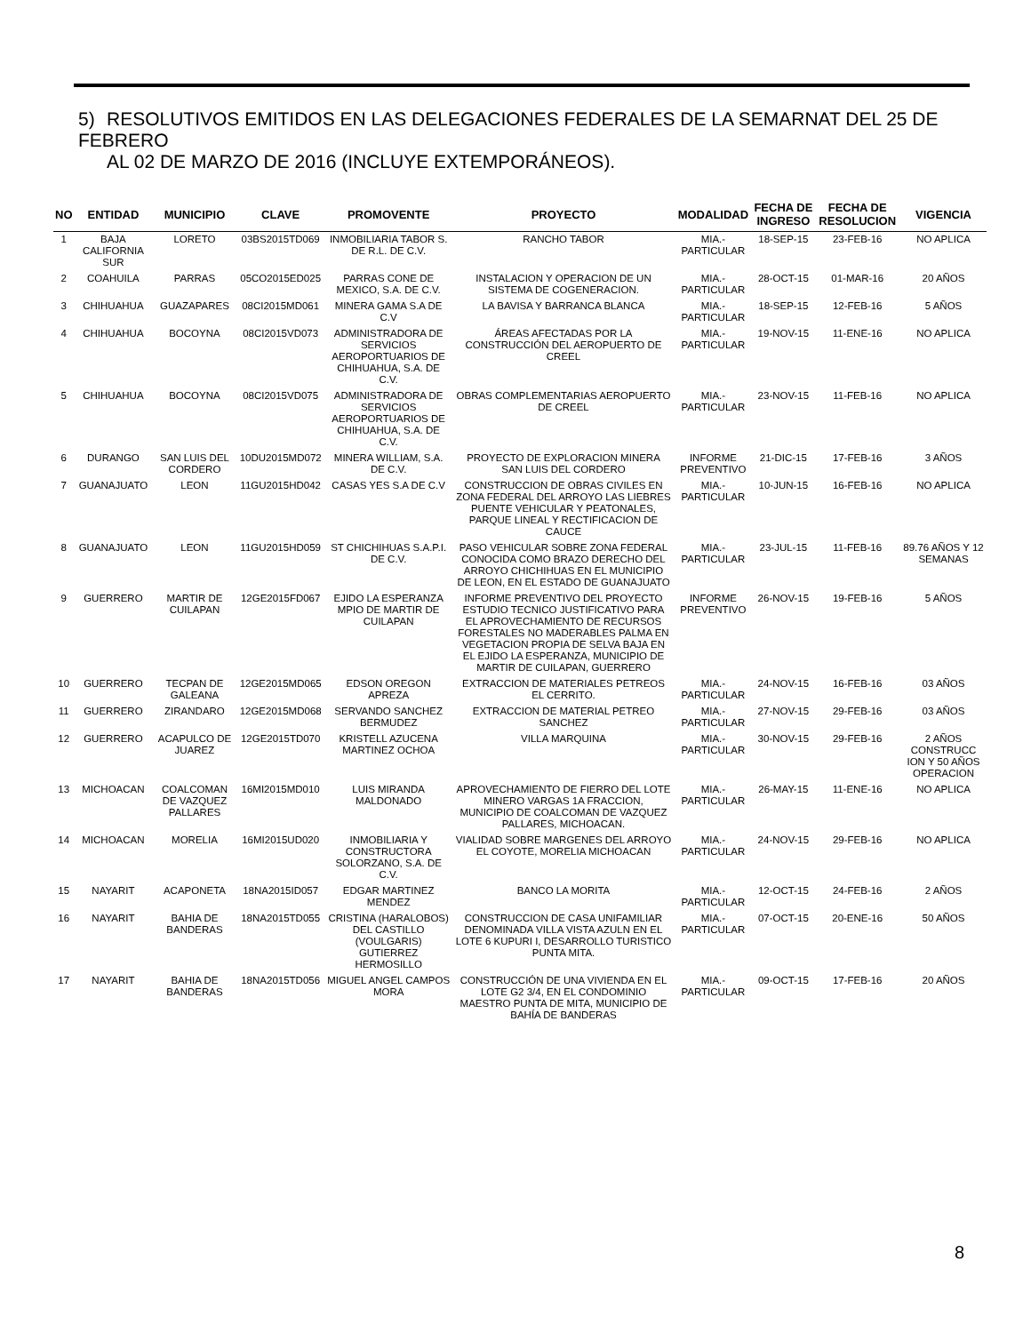5) RESOLUTIVOS EMITIDOS EN LAS DELEGACIONES FEDERALES DE LA SEMARNAT DEL 25 DE FEBRERO
AL 02 DE MARZO DE 2016 (INCLUYE EXTEMPORÁNEOS).
| NO | ENTIDAD | MUNICIPIO | CLAVE | PROMOVENTE | PROYECTO | MODALIDAD | FECHA DE INGRESO | FECHA DE RESOLUCION | VIGENCIA |
| --- | --- | --- | --- | --- | --- | --- | --- | --- | --- |
| 1 | BAJA CALIFORNIA SUR | LORETO | 03BS2015TD069 | INMOBILIARIA TABOR S. DE R.L. DE C.V. | RANCHO TABOR | MIA.- PARTICULAR | 18-SEP-15 | 23-FEB-16 | NO APLICA |
| 2 | COAHUILA | PARRAS | 05CO2015ED025 | PARRAS CONE DE MEXICO, S.A. DE C.V. | INSTALACION Y OPERACION DE UN SISTEMA DE COGENERACION. | MIA.- PARTICULAR | 28-OCT-15 | 01-MAR-16 | 20 AÑOS |
| 3 | CHIHUAHUA | GUAZAPARES | 08CI2015MD061 | MINERA GAMA S.A DE C.V | LA BAVISA Y BARRANCA BLANCA | MIA.- PARTICULAR | 18-SEP-15 | 12-FEB-16 | 5 AÑOS |
| 4 | CHIHUAHUA | BOCOYNA | 08CI2015VD073 | ADMINISTRADORA DE SERVICIOS AEROPORTUARIOS DE CHIHUAHUA, S.A. DE C.V. | ÁREAS AFECTADAS POR LA CONSTRUCCIÓN DEL AEROPUERTO DE CREEL | MIA.- PARTICULAR | 19-NOV-15 | 11-ENE-16 | NO APLICA |
| 5 | CHIHUAHUA | BOCOYNA | 08CI2015VD075 | ADMINISTRADORA DE SERVICIOS AEROPORTUARIOS DE CHIHUAHUA, S.A. DE C.V. | OBRAS COMPLEMENTARIAS AEROPUERTO DE CREEL | MIA.- PARTICULAR | 23-NOV-15 | 11-FEB-16 | NO APLICA |
| 6 | DURANGO | SAN LUIS DEL CORDERO | 10DU2015MD072 | MINERA WILLIAM, S.A. DE C.V. | PROYECTO DE EXPLORACION MINERA SAN LUIS DEL CORDERO | INFORME PREVENTIVO | 21-DIC-15 | 17-FEB-16 | 3 AÑOS |
| 7 | GUANAJUATO | LEON | 11GU2015HD042 | CASAS YES S.A DE C.V | CONSTRUCCION DE OBRAS CIVILES EN ZONA FEDERAL DEL ARROYO LAS LIEBRES PUENTE VEHICULAR Y PEATONALES, PARQUE LINEAL Y RECTIFICACION DE CAUCE | MIA.- PARTICULAR | 10-JUN-15 | 16-FEB-16 | NO APLICA |
| 8 | GUANAJUATO | LEON | 11GU2015HD059 | ST CHICHIHUAS S.A.P.I. DE C.V. | PASO VEHICULAR SOBRE ZONA FEDERAL CONOCIDA COMO BRAZO DERECHO DEL ARROYO CHICHIHUAS EN EL MUNICIPIO DE LEON, EN EL ESTADO DE GUANAJUATO | MIA.- PARTICULAR | 23-JUL-15 | 11-FEB-16 | 89.76 AÑOS Y 12 SEMANAS |
| 9 | GUERRERO | MARTIR DE CUILAPAN | 12GE2015FD067 | EJIDO LA ESPERANZA MPIO DE MARTIR DE CUILAPAN | INFORME PREVENTIVO DEL PROYECTO ESTUDIO TECNICO JUSTIFICATIVO PARA EL APROVECHAMIENTO DE RECURSOS FORESTALES NO MADERABLES PALMA EN VEGETACION PROPIA DE SELVA BAJA EN EL EJIDO LA ESPERANZA, MUNICIPIO DE MARTIR DE CUILAPAN, GUERRERO | INFORME PREVENTIVO | 26-NOV-15 | 19-FEB-16 | 5 AÑOS |
| 10 | GUERRERO | TECPAN DE GALEANA | 12GE2015MD065 | EDSON OREGON APREZA | EXTRACCION DE MATERIALES PETREOS EL CERRITO. | MIA.- PARTICULAR | 24-NOV-15 | 16-FEB-16 | 03 AÑOS |
| 11 | GUERRERO | ZIRANDARO | 12GE2015MD068 | SERVANDO SANCHEZ BERMUDEZ | EXTRACCION DE MATERIAL PETREO SANCHEZ | MIA.- PARTICULAR | 27-NOV-15 | 29-FEB-16 | 03 AÑOS |
| 12 | GUERRERO | ACAPULCO DE JUAREZ | 12GE2015TD070 | KRISTELL AZUCENA MARTINEZ OCHOA | VILLA MARQUINA | MIA.- PARTICULAR | 30-NOV-15 | 29-FEB-16 | 2 AÑOS CONSTRUCC ION Y 50 AÑOS OPERACION |
| 13 | MICHOACAN | COALCOMAN DE VAZQUEZ PALLARES | 16MI2015MD010 | LUIS MIRANDA MALDONADO | APROVECHAMIENTO DE FIERRO DEL LOTE MINERO VARGAS 1A FRACCION, MUNICIPIO DE COALCOMAN DE VAZQUEZ PALLARES, MICHOACAN. | MIA.- PARTICULAR | 26-MAY-15 | 11-ENE-16 | NO APLICA |
| 14 | MICHOACAN | MORELIA | 16MI2015UD020 | INMOBILIARIA Y CONSTRUCTORA SOLORZANO, S.A. DE C.V. | VIALIDAD SOBRE MARGENES DEL ARROYO EL COYOTE, MORELIA MICHOACAN | MIA.- PARTICULAR | 24-NOV-15 | 29-FEB-16 | NO APLICA |
| 15 | NAYARIT | ACAPONETA | 18NA2015ID057 | EDGAR MARTINEZ MENDEZ | BANCO LA MORITA | MIA.- PARTICULAR | 12-OCT-15 | 24-FEB-16 | 2 AÑOS |
| 16 | NAYARIT | BAHIA DE BANDERAS | 18NA2015TD055 | CRISTINA (HARALOBOS) DEL CASTILLO (VOULGARIS) GUTIERREZ HERMOSILLO | CONSTRUCCION DE CASA UNIFAMILIAR DENOMINADA VILLA VISTA AZULN EN EL LOTE 6 KUPURI I, DESARROLLO TURISTICO PUNTA MITA. | MIA.- PARTICULAR | 07-OCT-15 | 20-ENE-16 | 50 AÑOS |
| 17 | NAYARIT | BAHIA DE BANDERAS | 18NA2015TD056 | MIGUEL ANGEL CAMPOS MORA | CONSTRUCCIÓN DE UNA VIVIENDA EN EL LOTE G2 3/4, EN EL CONDOMINIO MAESTRO PUNTA DE MITA, MUNICIPIO DE BAHÍA DE BANDERAS | MIA.- PARTICULAR | 09-OCT-15 | 17-FEB-16 | 20 AÑOS |
8